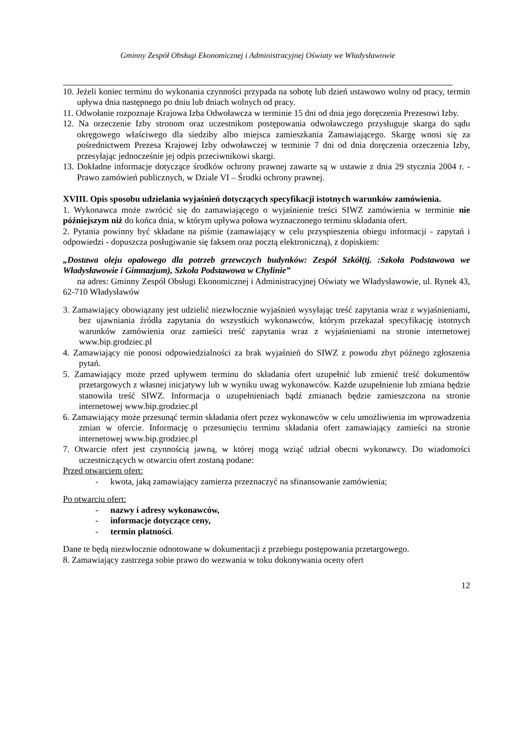Gminny Zespół Obsługi Ekonomicznej i Administracyjnej Oświaty we Władysławowie
10. Jeżeli koniec terminu do wykonania czynności przypada na sobotę lub dzień ustawowo wolny od pracy, termin upływa dnia następnego po dniu lub dniach wolnych od pracy.
11. Odwołanie rozpoznaje Krajowa Izba Odwoławcza w terminie 15 dni od dnia jego doręczenia Prezesowi Izby.
12. Na orzeczenie Izby stronom oraz uczestnikom postępowania odwoławczego przysługuje skarga do sądu okręgowego właściwego dla siedziby albo miejsca zamieszkania Zamawiającego. Skargę wnosi się za pośrednictwem Prezesa Krajowej Izby odwoławczej w terminie 7 dni od dnia doręczenia orzeczenia Izby, przesyłając jednocześnie jej odpis przeciwnikowi skargi.
13. Dokładne informacje dotyczące środków ochrony prawnej zawarte są w ustawie z dnia 29 stycznia 2004 r. - Prawo zamówień publicznych, w Dziale VI – Środki ochrony prawnej.
XVIII. Opis sposobu udzielania wyjaśnień dotyczących specyfikacji istotnych warunków zamówienia.
1. Wykonawca może zwrócić się do zamawiającego o wyjaśnienie treści SIWZ zamówienia w terminie nie późniejszym niż do końca dnia, w którym upływa połowa wyznaczonego terminu składania ofert.
2. Pytania powinny być składane na piśmie (zamawiający w celu przyspieszenia obiegu informacji - zapytań i odpowiedzi - dopuszcza posługiwanie się faksem oraz pocztą elektroniczną), z dopiskiem:
„Dostawa oleju opałowego dla potrzeb grzewczych budynków: Zespół Szkół(tj. :Szkoła Podstawowa we Władysławowie i Gimnazjum), Szkoła Podstawowa w Chylinie”
na adres: Gminny Zespół Obsługi Ekonomicznej i Administracyjnej Oświaty we Władysławowie, ul. Rynek 43, 62-710 Władysławów
3. Zamawiający obowiązany jest udzielić niezwłocznie wyjaśnień wysyłając treść zapytania wraz z wyjaśnieniami, bez ujawniania źródła zapytania do wszystkich wykonawców, którym przekazał specyfikację istotnych warunków zamówienia oraz zamieści treść zapytania wraz z wyjaśnieniami na stronie internetowej www.bip.grodziec.pl
4. Zamawiający nie ponosi odpowiedzialności za brak wyjaśnień do SIWZ z powodu zbyt późnego zgłoszenia pytań.
5. Zamawiający może przed upływem terminu do składania ofert uzupełnić lub zmienić treść dokumentów przetargowych z własnej inicjatywy lub w wyniku uwag wykonawców. Każde uzupełnienie lub zmiana będzie stanowiła treść SIWZ. Informacja o uzupełnieniach bądź zmianach będzie zamieszczona na stronie internetowej www.bip.grodziec.pl
6. Zamawiający może przesunąć termin składania ofert przez wykonawców w celu umożliwienia im wprowadzenia zmian w ofercie. Informację o przesunięciu terminu składania ofert zamawiający zamieści na stronie internetowej www.bip.grodziec.pl
7. Otwarcie ofert jest czynnością jawną, w której mogą wziąć udział obecni wykonawcy. Do wiadomości uczestniczących w otwarciu ofert zostaną podane:
Przed otwarciem ofert:
- kwota, jaką zamawiający zamierza przeznaczyć na sfinansowanie zamówienia;
Po otwarciu ofert:
- nazwy i adresy wykonawców,
- informacje dotyczące ceny,
- termin płatności.
Dane te będą niezwłocznie odnotowane w dokumentacji z przebiegu postępowania przetargowego.
8. Zamawiający zastrzega sobie prawo do wezwania w toku dokonywania oceny ofert
12